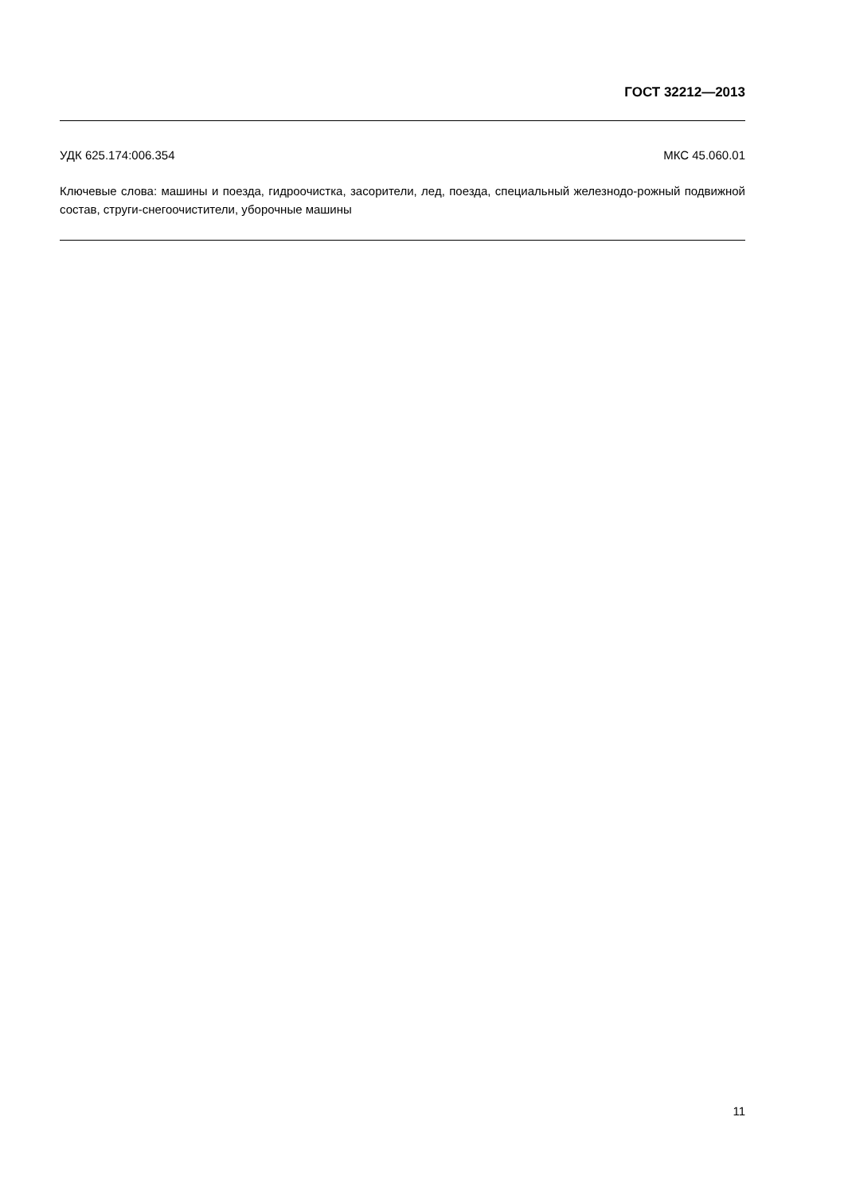ГОСТ 32212—2013
УДК 625.174:006.354 МКС 45.060.01
Ключевые слова: машины и поезда, гидроочистка, засорители, лед, поезда, специальный железнодо-рожный подвижной состав, струги-снегоочистители, уборочные машины
11